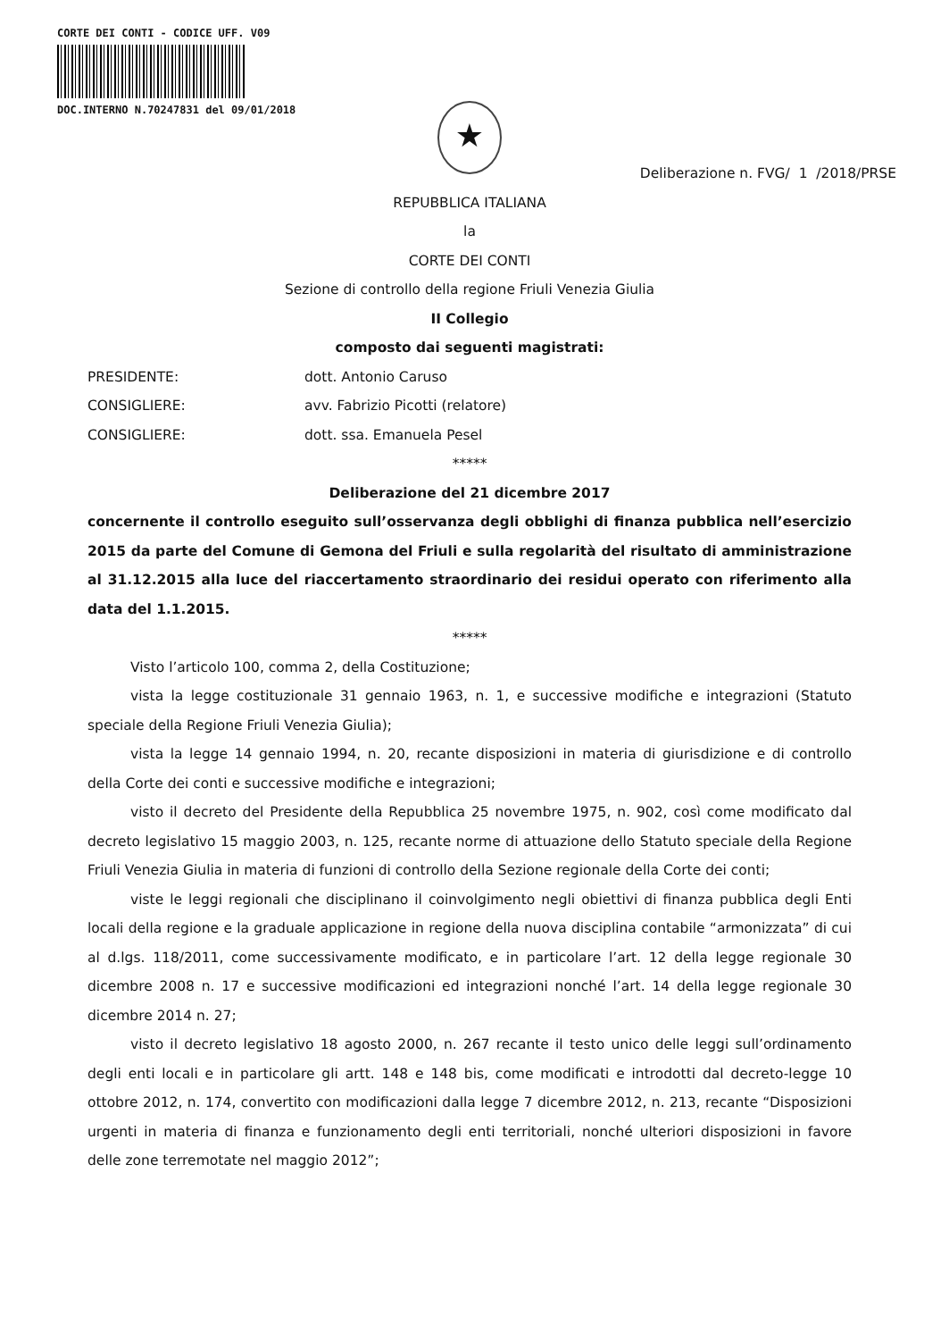CORTE DEI CONTI - CODICE UFF. V09
DOC.INTERNO N.70247831 del 09/01/2018
★
Deliberazione n. FVG/ 1 /2018/PRSE
REPUBBLICA ITALIANA
la
CORTE DEI CONTI
Sezione di controllo della regione Friuli Venezia Giulia
II Collegio
composto dai seguenti magistrati:
PRESIDENTE: dott. Antonio Caruso
CONSIGLIERE: avv. Fabrizio Picotti (relatore)
CONSIGLIERE: dott. ssa. Emanuela Pesel
*****
Deliberazione del 21 dicembre 2017
concernente il controllo eseguito sull’osservanza degli obblighi di finanza pubblica nell’esercizio 2015 da parte del Comune di Gemona del Friuli e sulla regolarità del risultato di amministrazione al 31.12.2015 alla luce del riaccertamento straordinario dei residui operato con riferimento alla data del 1.1.2015.
*****
Visto l’articolo 100, comma 2, della Costituzione;
vista la legge costituzionale 31 gennaio 1963, n. 1, e successive modifiche e integrazioni (Statuto speciale della Regione Friuli Venezia Giulia);
vista la legge 14 gennaio 1994, n. 20, recante disposizioni in materia di giurisdizione e di controllo della Corte dei conti e successive modifiche e integrazioni;
visto il decreto del Presidente della Repubblica 25 novembre 1975, n. 902, così come modificato dal decreto legislativo 15 maggio 2003, n. 125, recante norme di attuazione dello Statuto speciale della Regione Friuli Venezia Giulia in materia di funzioni di controllo della Sezione regionale della Corte dei conti;
viste le leggi regionali che disciplinano il coinvolgimento negli obiettivi di finanza pubblica degli Enti locali della regione e la graduale applicazione in regione della nuova disciplina contabile “armonizzata” di cui al d.lgs. 118/2011, come successivamente modificato, e in particolare l’art. 12 della legge regionale 30 dicembre 2008 n. 17 e successive modificazioni ed integrazioni nonché l’art. 14 della legge regionale 30 dicembre 2014 n. 27;
visto il decreto legislativo 18 agosto 2000, n. 267 recante il testo unico delle leggi sull’ordinamento degli enti locali e in particolare gli artt. 148 e 148 bis, come modificati e introdotti dal decreto-legge 10 ottobre 2012, n. 174, convertito con modificazioni dalla legge 7 dicembre 2012, n. 213, recante “Disposizioni urgenti in materia di finanza e funzionamento degli enti territoriali, nonché ulteriori disposizioni in favore delle zone terremotate nel maggio 2012”;